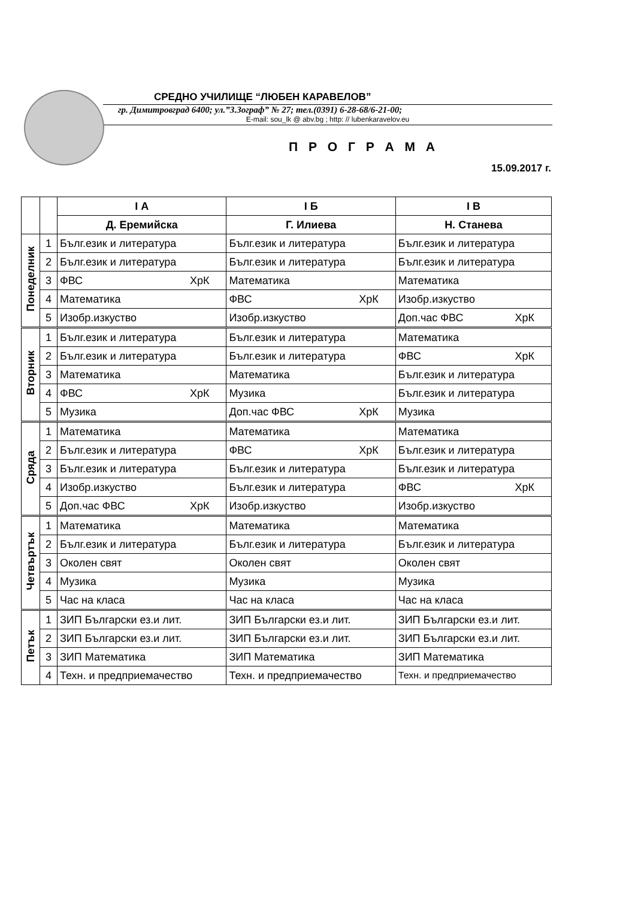СРЕДНО УЧИЛИЩЕ “ЛЮБЕН КАРАВЕЛОВ”
гр. Димитровград 6400; ул.”З.Зограф” № 27; тел.(0391) 6-28-68/6-21-00;
E-mail: sou_lk @ abv.bg ; http: // lubenkaravelov.eu
П Р О Г Р А М А
15.09.2017 г.
| | | І А | І Б | І В |
| --- | --- | --- | --- | --- |
| | | Д. Еремийска | Г. Илиева | Н. Станева |
| Понеделник | 1 | Бълг.език и литература | Бълг.език и литература | Бълг.език и литература |
| | 2 | Бълг.език и литература | Бълг.език и литература | Бълг.език и литература |
| | 3 | ФВС ХрК | Математика | Математика |
| | 4 | Математика | ФВС ХрК | Изобр.изкуство |
| | 5 | Изобр.изкуство | Изобр.изкуство | Доп.час ФВС ХрК |
| Вторник | 1 | Бълг.език и литература | Бълг.език и литература | Математика |
| | 2 | Бълг.език и литература | Бълг.език и литература | ФВС ХрК |
| | 3 | Математика | Математика | Бълг.език и литература |
| | 4 | ФВС ХрК | Музика | Бълг.език и литература |
| | 5 | Музика | Доп.час ФВС ХрК | Музика |
| Сряда | 1 | Математика | Математика | Математика |
| | 2 | Бълг.език и литература | ФВС ХрК | Бълг.език и литература |
| | 3 | Бълг.език и литература | Бълг.език и литература | Бълг.език и литература |
| | 4 | Изобр.изкуство | Бълг.език и литература | ФВС ХрК |
| | 5 | Доп.час ФВС ХрК | Изобр.изкуство | Изобр.изкуство |
| Четвъртък | 1 | Математика | Математика | Математика |
| | 2 | Бълг.език и литература | Бълг.език и литература | Бълг.език и литература |
| | 3 | Околен свят | Околен свят | Околен свят |
| | 4 | Музика | Музика | Музика |
| | 5 | Час на класа | Час на класа | Час на класа |
| Петък | 1 | ЗИП Български ез.и лит. | ЗИП Български ез.и лит. | ЗИП Български ез.и лит. |
| | 2 | ЗИП Български ез.и лит. | ЗИП Български ез.и лит. | ЗИП Български ез.и лит. |
| | 3 | ЗИП Математика | ЗИП Математика | ЗИП Математика |
| | 4 | Техн. и предприемачество | Техн. и предприемачество | Техн. и предприемачество |